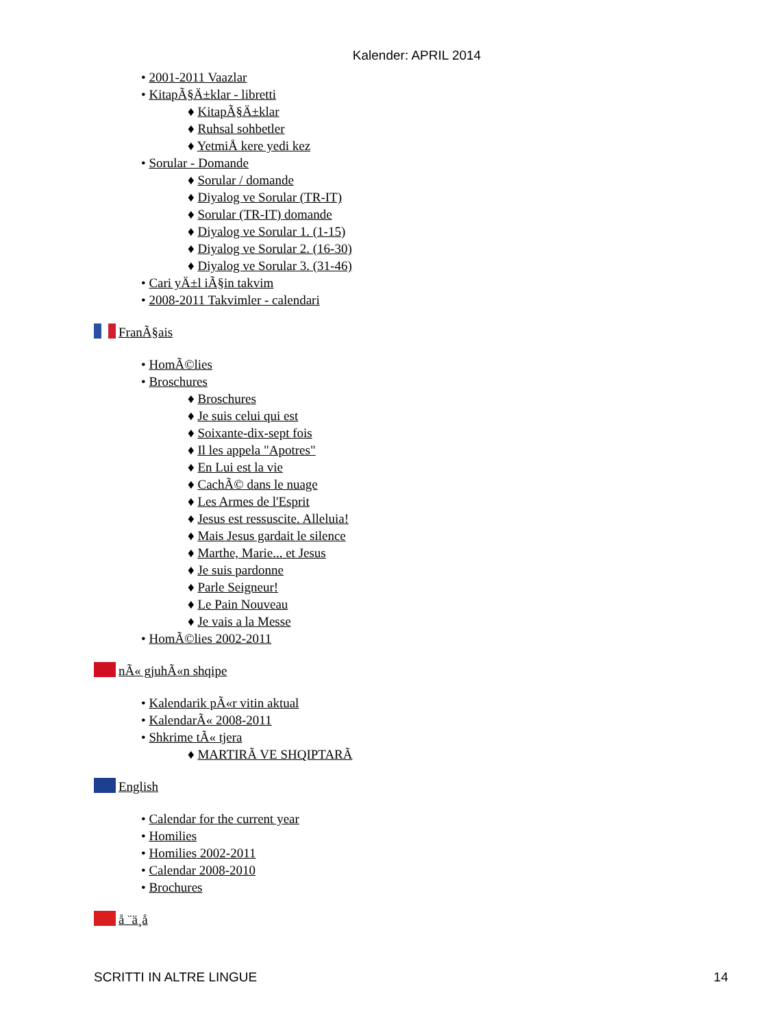Kalender: APRIL 2014
• 2001-2011 Vaazlar
• KitapÃ§Ä±klar - libretti
♦ KitapÃ§Ä±klar
♦ Ruhsal sohbetler
♦ YetmiÅ kere yedi kez
• Sorular - Domande
♦ Sorular / domande
♦ Diyalog ve Sorular (TR-IT)
♦ Sorular (TR-IT) domande
♦ Diyalog ve Sorular 1. (1-15)
♦ Diyalog ve Sorular 2. (16-30)
♦ Diyalog ve Sorular 3. (31-46)
• Cari yÄ±l iÃ§in takvim
• 2008-2011 Takvimler - calendari
FranÃ§ais
• HomÃ©lies
• Broschures
♦ Broschures
♦ Je suis celui qui est
♦ Soixante-dix-sept fois
♦ Il les appela "Apotres"
♦ En Lui est la vie
♦ CachÃ© dans le nuage
♦ Les Armes de l'Esprit
♦ Jesus est ressuscite. Alleluia!
♦ Mais Jesus gardait le silence
♦ Marthe, Marie... et Jesus
♦ Je suis pardonne
♦ Parle Seigneur!
♦ Le Pain Nouveau
♦ Je vais a la Messe
• HomÃ©lies 2002-2011
nÃ« gjuhÃ«n shqipe
• Kalendarik pÃ«r vitin aktual
• KalendarÃ« 2008-2011
• Shkrime tÃ« tjera
♦ MARTIRÃ VE SHQIPTARÃ
English
• Calendar for the current year
• Homilies
• Homilies 2002-2011
• Calendar 2008-2010
• Brochures
å ¨ä¸­å
SCRITTI IN ALTRE LINGUE 14